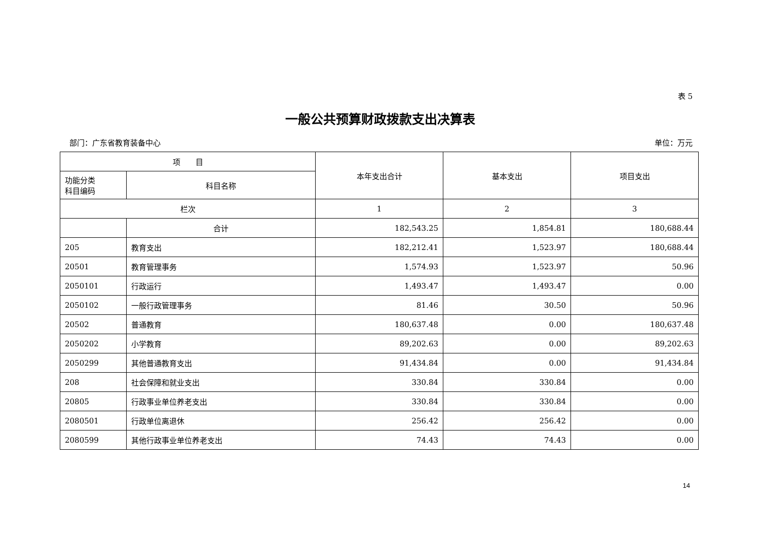表 5
一般公共预算财政拨款支出决算表
部门：广东省教育装备中心 单位：万元
| 项 目 | | 本年支出合计 | 基本支出 | 项目支出 |
| --- | --- | --- | --- | --- |
| 功能分类 科目编码 | 科目名称 | | | |
| 栏次 | | 1 | 2 | 3 |
| | 合计 | 182,543.25 | 1,854.81 | 180,688.44 |
| 205 | 教育支出 | 182,212.41 | 1,523.97 | 180,688.44 |
| 20501 | 教育管理事务 | 1,574.93 | 1,523.97 | 50.96 |
| 2050101 | 行政运行 | 1,493.47 | 1,493.47 | 0.00 |
| 2050102 | 一般行政管理事务 | 81.46 | 30.50 | 50.96 |
| 20502 | 普通教育 | 180,637.48 | 0.00 | 180,637.48 |
| 2050202 | 小学教育 | 89,202.63 | 0.00 | 89,202.63 |
| 2050299 | 其他普通教育支出 | 91,434.84 | 0.00 | 91,434.84 |
| 208 | 社会保障和就业支出 | 330.84 | 330.84 | 0.00 |
| 20805 | 行政事业单位养老支出 | 330.84 | 330.84 | 0.00 |
| 2080501 | 行政单位离退休 | 256.42 | 256.42 | 0.00 |
| 2080599 | 其他行政事业单位养老支出 | 74.43 | 74.43 | 0.00 |
14